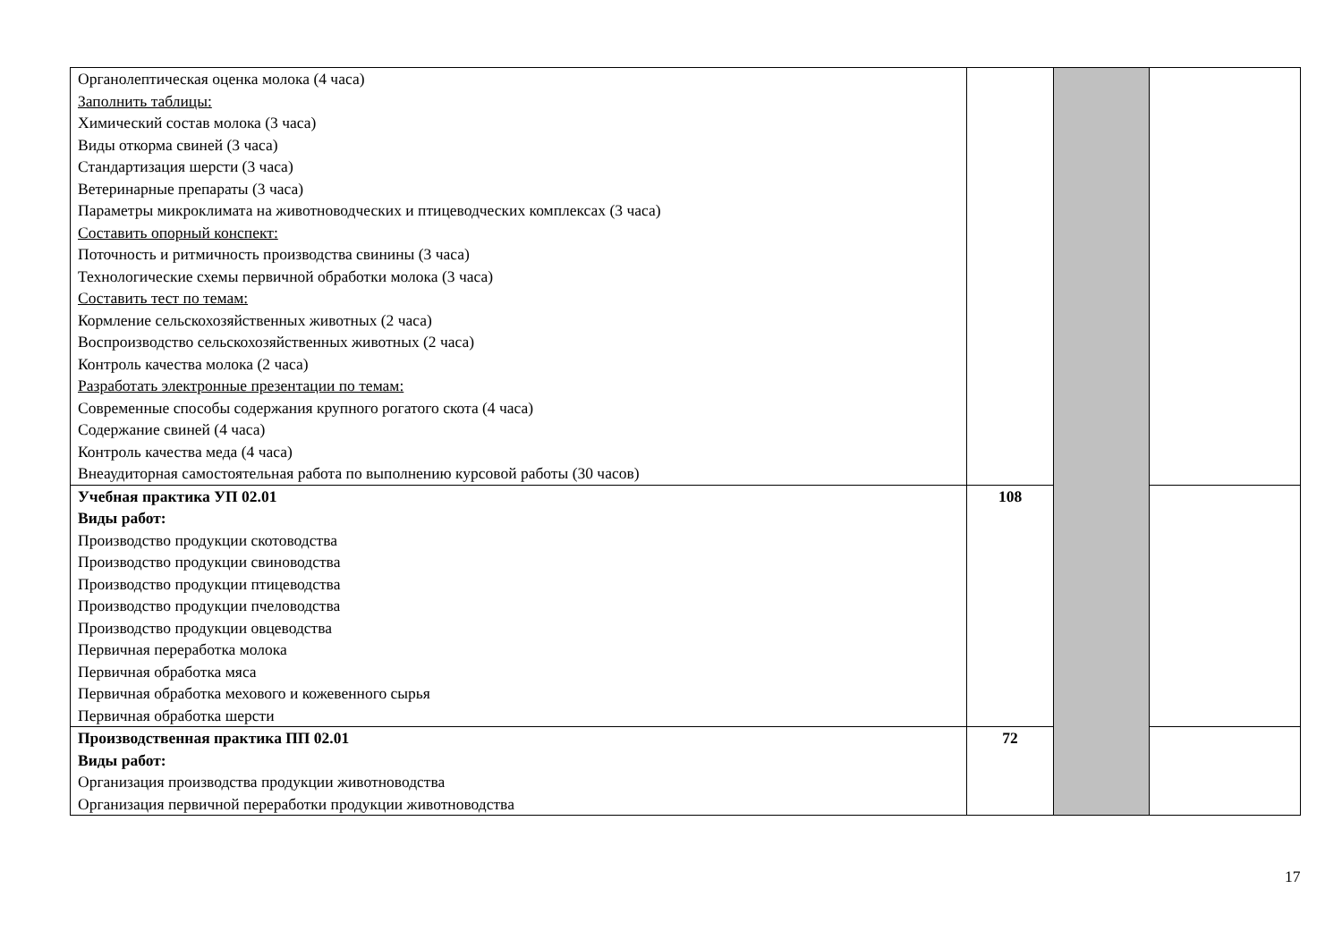| Органолептическая оценка молока (4 часа) Заполнить таблицы: Химический состав молока (3 часа) Виды откорма свиней (3 часа) Стандартизация шерсти (3 часа) Ветеринарные препараты (3 часа) Параметры микроклимата на животноводческих и птицеводческих комплексах (3 часа) Составить опорный конспект: Поточность и ритмичность производства свинины (3 часа) Технологические схемы первичной обработки молока (3 часа) Составить тест по темам: Кормление сельскохозяйственных животных (2 часа) Воспроизводство сельскохозяйственных животных (2 часа) Контроль качества молока (2 часа) Разработать электронные презентации по темам: Современные способы содержания крупного рогатого скота (4 часа) Содержание свиней (4 часа) Контроль качества меда (4 часа) Внеаудиторная самостоятельная работа по выполнению курсовой работы (30 часов) | | | |
| Учебная практика УП 02.01 Виды работ: Производство продукции скотоводства Производство продукции свиноводства Производство продукции птицеводства Производство продукции пчеловодства Производство продукции овцеводства Первичная переработка молока Первичная обработка мяса Первичная обработка мехового и кожевенного сырья Первичная обработка шерсти | 108 | | |
| Производственная практика ПП 02.01 Виды работ: Организация производства продукции животноводства Организация первичной переработки продукции животноводства | 72 | | |
17